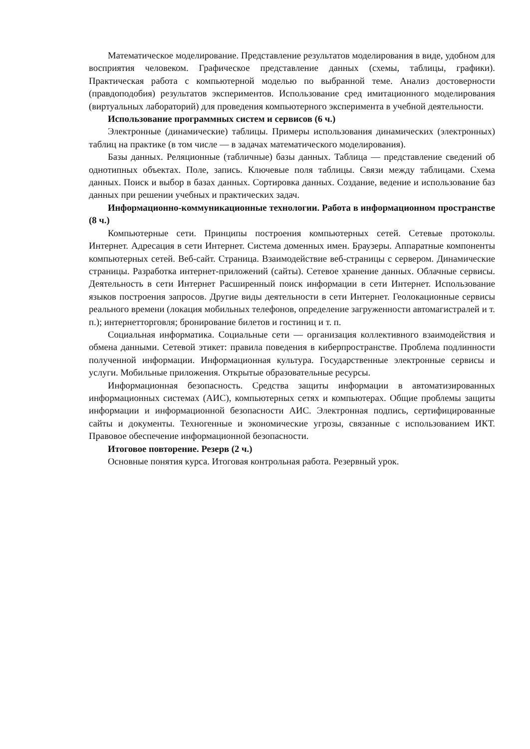Математическое моделирование. Представление результатов моделирования в виде, удобном для восприятия человеком. Графическое представление данных (схемы, таблицы, графики). Практическая работа с компьютерной моделью по выбранной теме. Анализ достоверности (правдоподобия) результатов экспериментов. Использование сред имитационного моделирования (виртуальных лабораторий) для проведения компьютерного эксперимента в учебной деятельности.
Использование программных систем и сервисов (6 ч.)
Электронные (динамические) таблицы. Примеры использования динамических (электронных) таблиц на практике (в том числе — в задачах математического моделирования).
Базы данных. Реляционные (табличные) базы данных. Таблица — представление сведений об однотипных объектах. Поле, запись. Ключевые поля таблицы. Связи между таблицами. Схема данных. Поиск и выбор в базах данных. Сортировка данных. Создание, ведение и использование баз данных при решении учебных и практических задач.
Информационно-коммуникационные технологии. Работа в информационном пространстве (8 ч.)
Компьютерные сети. Принципы построения компьютерных сетей. Сетевые протоколы. Интернет. Адресация в сети Интернет. Система доменных имен. Браузеры. Аппаратные компоненты компьютерных сетей. Веб-сайт. Страница. Взаимодействие веб-страницы с сервером. Динамические страницы. Разработка интернет-приложений (сайты). Сетевое хранение данных. Облачные сервисы. Деятельность в сети Интернет Расширенный поиск информации в сети Интернет. Использование языков построения запросов. Другие виды деятельности в сети Интернет. Геолокационные сервисы реального времени (локация мобильных телефонов, определение загруженности автомагистралей и т. п.); интернетторговля; бронирование билетов и гостиниц и т. п.
Социальная информатика. Социальные сети — организация коллективного взаимодействия и обмена данными. Сетевой этикет: правила поведения в киберпространстве. Проблема подлинности полученной информации. Информационная культура. Государственные электронные сервисы и услуги. Мобильные приложения. Открытые образовательные ресурсы.
Информационная безопасность. Средства защиты информации в автоматизированных информационных системах (АИС), компьютерных сетях и компьютерах. Общие проблемы защиты информации и информационной безопасности АИС. Электронная подпись, сертифицированные сайты и документы. Техногенные и экономические угрозы, связанные с использованием ИКТ. Правовое обеспечение информационной безопасности.
Итоговое повторение. Резерв (2 ч.)
Основные понятия курса. Итоговая контрольная работа. Резервный урок.